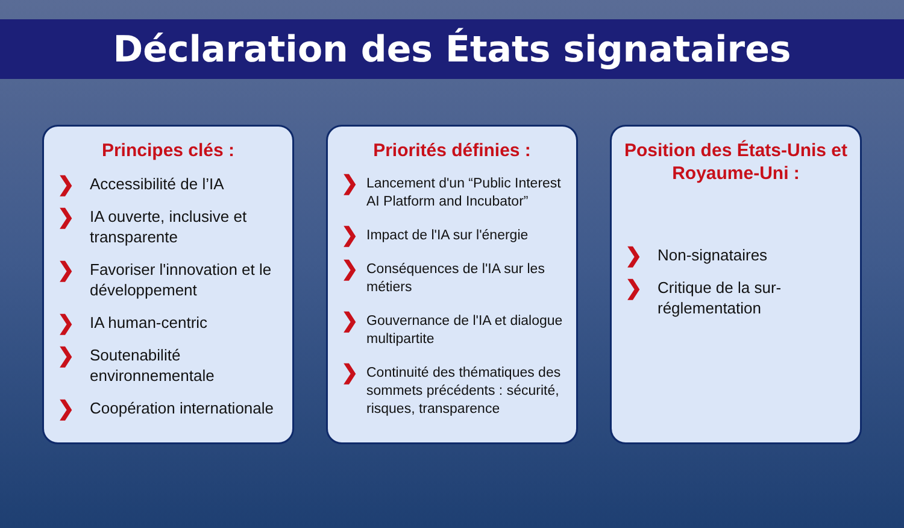Déclaration des États signataires
Principes clés :
❯ Accessibilité de l’IA
❯ IA ouverte, inclusive et transparente
❯ Favoriser l'innovation et le développement
❯ IA human-centric
❯ Soutenabilité environnementale
❯ Coopération internationale
Priorités définies :
❯ Lancement d'un “Public Interest AI Platform and Incubator”
❯ Impact de l'IA sur l'énergie
❯ Conséquences de l'IA sur les métiers
❯ Gouvernance de l'IA et dialogue multipartite
❯ Continuité des thématiques des sommets précédents : sécurité, risques, transparence
Position des États-Unis et Royaume-Uni :
❯ Non-signataires
❯ Critique de la sur-réglementation